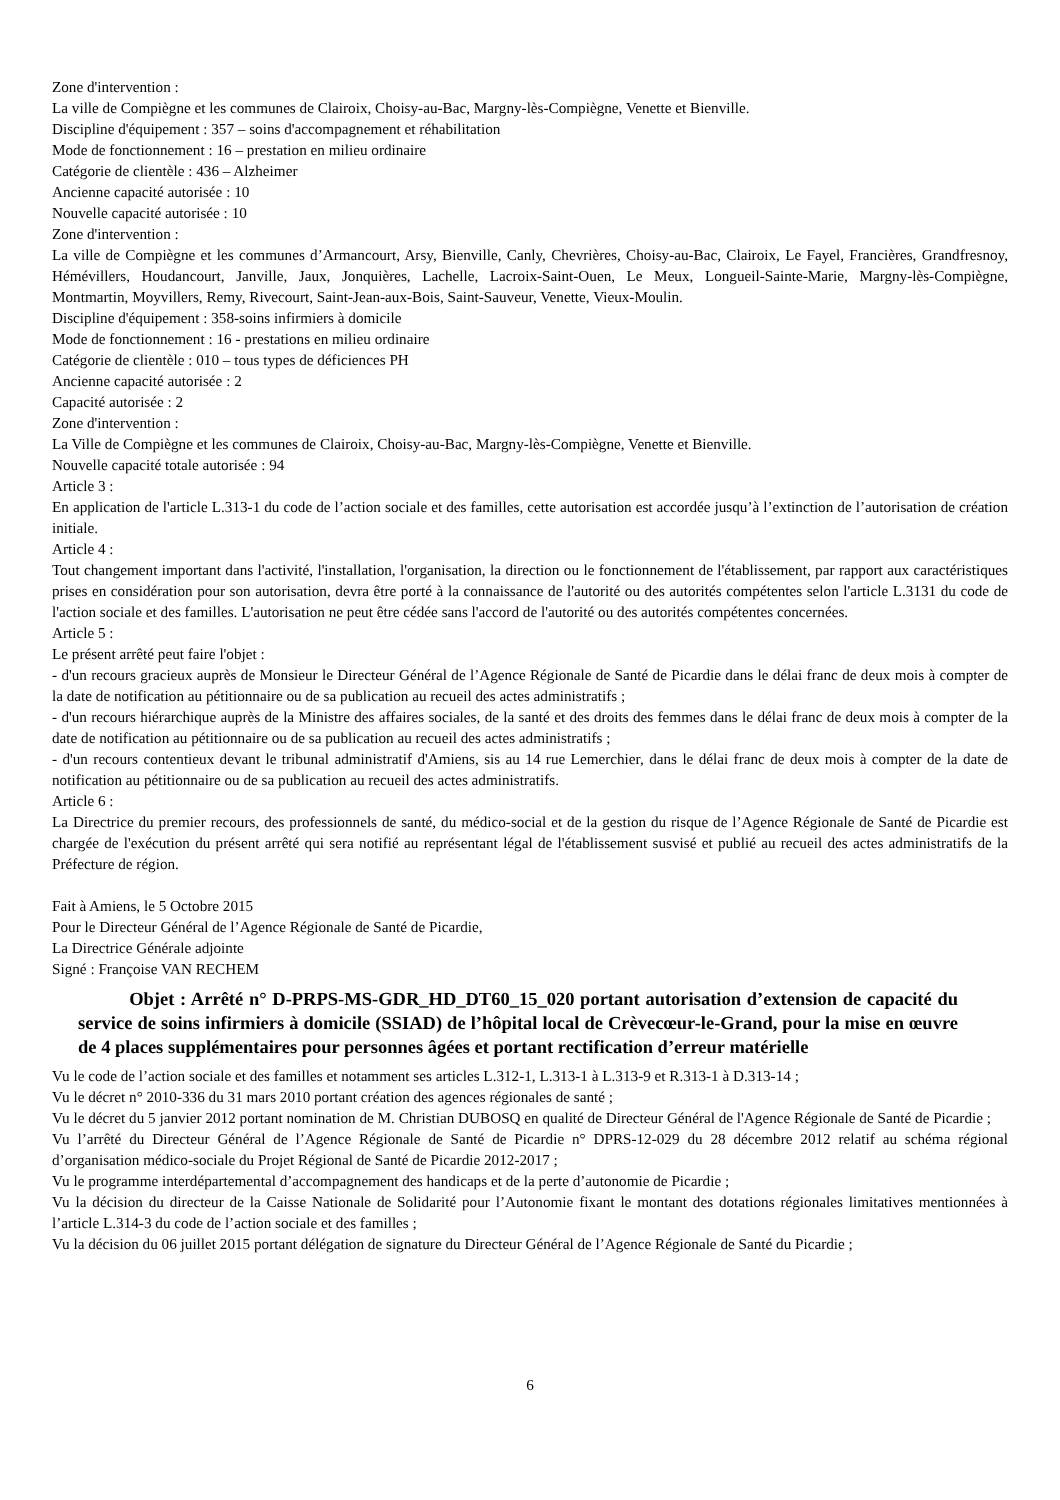Zone d'intervention :
La ville de Compiègne et les communes de Clairoix, Choisy-au-Bac, Margny-lès-Compiègne, Venette et Bienville.
Discipline d'équipement : 357 – soins d'accompagnement et réhabilitation
Mode de fonctionnement : 16 – prestation en milieu ordinaire
Catégorie de clientèle : 436 – Alzheimer
Ancienne capacité autorisée : 10
Nouvelle capacité autorisée : 10
Zone d'intervention :
La ville de Compiègne et les communes d’Armancourt, Arsy, Bienville, Canly, Chevrières, Choisy-au-Bac, Clairoix, Le Fayel, Francières, Grandfresnoy, Hémévillers, Houdancourt, Janville, Jaux, Jonquières, Lachelle, Lacroix-Saint-Ouen, Le Meux, Longueil-Sainte-Marie, Margny-lès-Compiègne, Montmartin, Moyvillers, Remy, Rivecourt, Saint-Jean-aux-Bois, Saint-Sauveur, Venette, Vieux-Moulin.
Discipline d'équipement : 358-soins infirmiers à domicile
Mode de fonctionnement : 16 - prestations en milieu ordinaire
Catégorie de clientèle : 010 – tous types de déficiences PH
Ancienne capacité autorisée : 2
Capacité autorisée : 2
Zone d'intervention :
La Ville de Compiègne et les communes de Clairoix, Choisy-au-Bac, Margny-lès-Compiègne, Venette et Bienville.
Nouvelle capacité totale autorisée : 94
Article 3 :
En application de l'article L.313-1 du code de l’action sociale et des familles, cette autorisation est accordée jusqu’à l’extinction de l’autorisation de création initiale.
Article 4 :
Tout changement important dans l'activité, l'installation, l'organisation, la direction ou le fonctionnement de l'établissement, par rapport aux caractéristiques prises en considération pour son autorisation, devra être porté à la connaissance de l'autorité ou des autorités compétentes selon l'article L.3131 du code de l'action sociale et des familles. L'autorisation ne peut être cédée sans l'accord de l'autorité ou des autorités compétentes concernées.
Article 5 :
Le présent arrêté peut faire l'objet :
- d'un recours gracieux auprès de Monsieur le Directeur Général de l’Agence Régionale de Santé de Picardie dans le délai franc de deux mois à compter de la date de notification au pétitionnaire ou de sa publication au recueil des actes administratifs ;
- d'un recours hiérarchique auprès de la Ministre des affaires sociales, de la santé et des droits des femmes dans le délai franc de deux mois à compter de la date de notification au pétitionnaire ou de sa publication au recueil des actes administratifs ;
- d'un recours contentieux devant le tribunal administratif d'Amiens, sis au 14 rue Lemerchier, dans le délai franc de deux mois à compter de la date de notification au pétitionnaire ou de sa publication au recueil des actes administratifs.
Article 6 :
La Directrice du premier recours, des professionnels de santé, du médico-social et de la gestion du risque de l’Agence Régionale de Santé de Picardie est chargée de l'exécution du présent arrêté qui sera notifié au représentant légal de l'établissement susvisé et publié au recueil des actes administratifs de la Préfecture de région.
Fait à Amiens, le 5 Octobre 2015
Pour le Directeur Général de l’Agence Régionale de Santé de Picardie,
La Directrice Générale adjointe
Signé : Françoise VAN RECHEM
Objet : Arrêté n° D-PRPS-MS-GDR_HD_DT60_15_020 portant autorisation d’extension de capacité du service de soins infirmiers à domicile (SSIAD) de l’hôpital local de Crèvecœur-le-Grand, pour la mise en œuvre de 4 places supplémentaires pour personnes âgées et portant rectification d’erreur matérielle
Vu le code de l’action sociale et des familles et notamment ses articles L.312-1, L.313-1 à L.313-9 et R.313-1 à D.313-14 ;
Vu le décret n° 2010-336 du 31 mars 2010 portant création des agences régionales de santé ;
Vu le décret du 5 janvier 2012 portant nomination de M. Christian DUBOSQ en qualité de Directeur Général de l'Agence Régionale de Santé de Picardie ;
Vu l’arrêté du Directeur Général de l’Agence Régionale de Santé de Picardie n° DPRS-12-029 du 28 décembre 2012 relatif au schéma régional d’organisation médico-sociale du Projet Régional de Santé de Picardie 2012-2017 ;
Vu le programme interdépartemental d’accompagnement des handicaps et de la perte d’autonomie de Picardie ;
Vu la décision du directeur de la Caisse Nationale de Solidarité pour l’Autonomie fixant le montant des dotations régionales limitatives mentionnées à l’article L.314-3 du code de l’action sociale et des familles ;
Vu la décision du 06 juillet 2015 portant délégation de signature du Directeur Général de l’Agence Régionale de Santé du Picardie ;
6